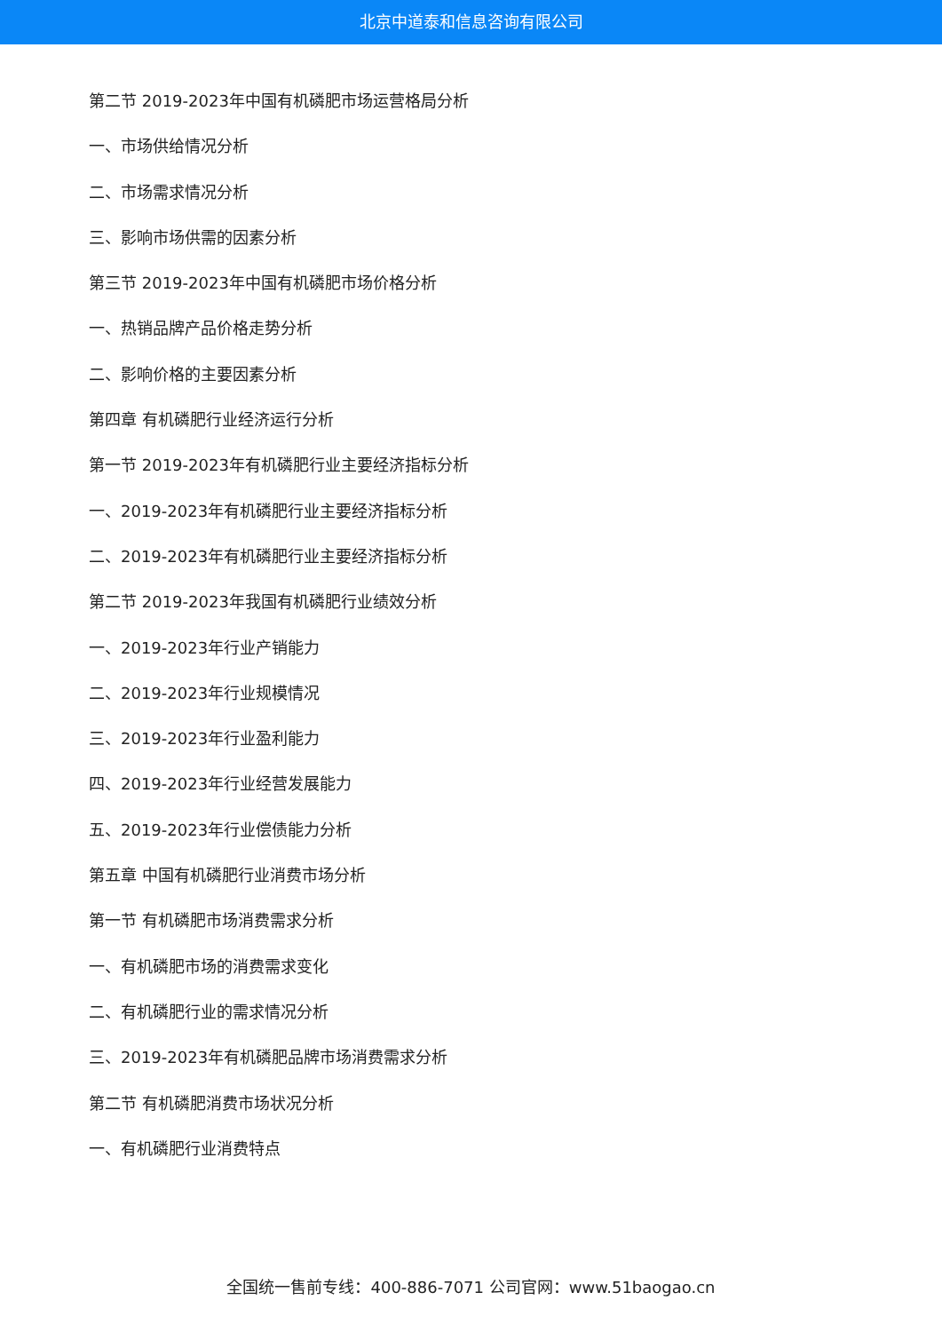北京中道泰和信息咨询有限公司
第二节 2019-2023年中国有机磷肥市场运营格局分析
一、市场供给情况分析
二、市场需求情况分析
三、影响市场供需的因素分析
第三节 2019-2023年中国有机磷肥市场价格分析
一、热销品牌产品价格走势分析
二、影响价格的主要因素分析
第四章 有机磷肥行业经济运行分析
第一节 2019-2023年有机磷肥行业主要经济指标分析
一、2019-2023年有机磷肥行业主要经济指标分析
二、2019-2023年有机磷肥行业主要经济指标分析
第二节 2019-2023年我国有机磷肥行业绩效分析
一、2019-2023年行业产销能力
二、2019-2023年行业规模情况
三、2019-2023年行业盈利能力
四、2019-2023年行业经营发展能力
五、2019-2023年行业偿债能力分析
第五章 中国有机磷肥行业消费市场分析
第一节 有机磷肥市场消费需求分析
一、有机磷肥市场的消费需求变化
二、有机磷肥行业的需求情况分析
三、2019-2023年有机磷肥品牌市场消费需求分析
第二节 有机磷肥消费市场状况分析
一、有机磷肥行业消费特点
全国统一售前专线：400-886-7071 公司官网：www.51baogao.cn